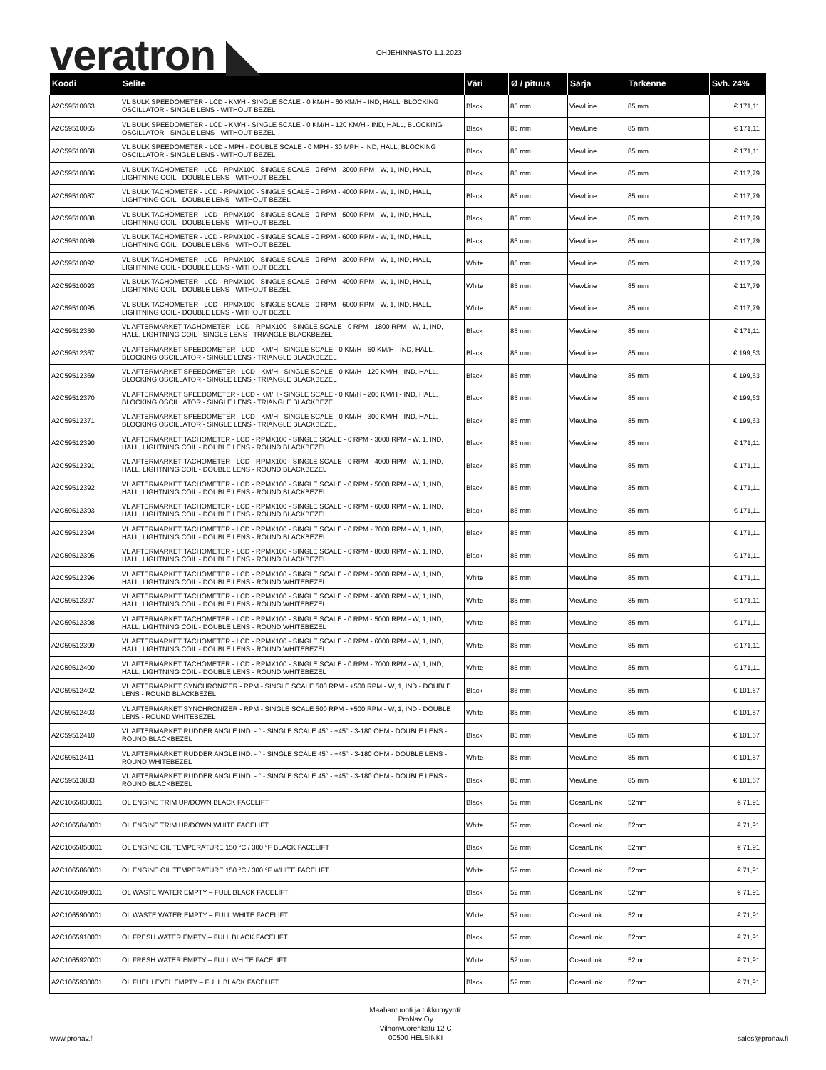veratron ◣ OHJEHINNASTO 1.1.2023
| Koodi | Selite | Väri | Ø / pituus | Sarja | Tarkenne | Svh. 24% |
| --- | --- | --- | --- | --- | --- | --- |
| A2C59510063 | VL BULK SPEEDOMETER - LCD - KM/H - SINGLE SCALE - 0 KM/H - 60 KM/H - IND, HALL, BLOCKING OSCILLATOR - SINGLE LENS - WITHOUT BEZEL | Black | 85 mm | ViewLine | 85 mm | € 171,11 |
| A2C59510065 | VL BULK SPEEDOMETER - LCD - KM/H - SINGLE SCALE - 0 KM/H - 120 KM/H - IND, HALL, BLOCKING OSCILLATOR - SINGLE LENS - WITHOUT BEZEL | Black | 85 mm | ViewLine | 85 mm | € 171,11 |
| A2C59510068 | VL BULK SPEEDOMETER - LCD - MPH - DOUBLE SCALE - 0 MPH - 30 MPH - IND, HALL, BLOCKING OSCILLATOR - SINGLE LENS - WITHOUT BEZEL | Black | 85 mm | ViewLine | 85 mm | € 171,11 |
| A2C59510086 | VL BULK TACHOMETER - LCD - RPMX100 - SINGLE SCALE - 0 RPM - 3000 RPM - W, 1, IND, HALL, LIGHTNING COIL - DOUBLE LENS - WITHOUT BEZEL | Black | 85 mm | ViewLine | 85 mm | € 117,79 |
| A2C59510087 | VL BULK TACHOMETER - LCD - RPMX100 - SINGLE SCALE - 0 RPM - 4000 RPM - W, 1, IND, HALL, LIGHTNING COIL - DOUBLE LENS - WITHOUT BEZEL | Black | 85 mm | ViewLine | 85 mm | € 117,79 |
| A2C59510088 | VL BULK TACHOMETER - LCD - RPMX100 - SINGLE SCALE - 0 RPM - 5000 RPM - W, 1, IND, HALL, LIGHTNING COIL - DOUBLE LENS - WITHOUT BEZEL | Black | 85 mm | ViewLine | 85 mm | € 117,79 |
| A2C59510089 | VL BULK TACHOMETER - LCD - RPMX100 - SINGLE SCALE - 0 RPM - 6000 RPM - W, 1, IND, HALL, LIGHTNING COIL - DOUBLE LENS - WITHOUT BEZEL | Black | 85 mm | ViewLine | 85 mm | € 117,79 |
| A2C59510092 | VL BULK TACHOMETER - LCD - RPMX100 - SINGLE SCALE - 0 RPM - 3000 RPM - W, 1, IND, HALL, LIGHTNING COIL - DOUBLE LENS - WITHOUT BEZEL | White | 85 mm | ViewLine | 85 mm | € 117,79 |
| A2C59510093 | VL BULK TACHOMETER - LCD - RPMX100 - SINGLE SCALE - 0 RPM - 4000 RPM - W, 1, IND, HALL, LIGHTNING COIL - DOUBLE LENS - WITHOUT BEZEL | White | 85 mm | ViewLine | 85 mm | € 117,79 |
| A2C59510095 | VL BULK TACHOMETER - LCD - RPMX100 - SINGLE SCALE - 0 RPM - 6000 RPM - W, 1, IND, HALL, LIGHTNING COIL - DOUBLE LENS - WITHOUT BEZEL | White | 85 mm | ViewLine | 85 mm | € 117,79 |
| A2C59512350 | VL AFTERMARKET TACHOMETER - LCD - RPMX100 - SINGLE SCALE - 0 RPM - 1800 RPM - W, 1, IND, HALL, LIGHTNING COIL - SINGLE LENS - TRIANGLE BLACKBEZEL | Black | 85 mm | ViewLine | 85 mm | € 171,11 |
| A2C59512367 | VL AFTERMARKET SPEEDOMETER - LCD - KM/H - SINGLE SCALE - 0 KM/H - 60 KM/H - IND, HALL, BLOCKING OSCILLATOR - SINGLE LENS - TRIANGLE BLACKBEZEL | Black | 85 mm | ViewLine | 85 mm | € 199,63 |
| A2C59512369 | VL AFTERMARKET SPEEDOMETER - LCD - KM/H - SINGLE SCALE - 0 KM/H - 120 KM/H - IND, HALL, BLOCKING OSCILLATOR - SINGLE LENS - TRIANGLE BLACKBEZEL | Black | 85 mm | ViewLine | 85 mm | € 199,63 |
| A2C59512370 | VL AFTERMARKET SPEEDOMETER - LCD - KM/H - SINGLE SCALE - 0 KM/H - 200 KM/H - IND, HALL, BLOCKING OSCILLATOR - SINGLE LENS - TRIANGLE BLACKBEZEL | Black | 85 mm | ViewLine | 85 mm | € 199,63 |
| A2C59512371 | VL AFTERMARKET SPEEDOMETER - LCD - KM/H - SINGLE SCALE - 0 KM/H - 300 KM/H - IND, HALL, BLOCKING OSCILLATOR - SINGLE LENS - TRIANGLE BLACKBEZEL | Black | 85 mm | ViewLine | 85 mm | € 199,63 |
| A2C59512390 | VL AFTERMARKET TACHOMETER - LCD - RPMX100 - SINGLE SCALE - 0 RPM - 3000 RPM - W, 1, IND, HALL, LIGHTNING COIL - DOUBLE LENS - ROUND BLACKBEZEL | Black | 85 mm | ViewLine | 85 mm | € 171,11 |
| A2C59512391 | VL AFTERMARKET TACHOMETER - LCD - RPMX100 - SINGLE SCALE - 0 RPM - 4000 RPM - W, 1, IND, HALL, LIGHTNING COIL - DOUBLE LENS - ROUND BLACKBEZEL | Black | 85 mm | ViewLine | 85 mm | € 171,11 |
| A2C59512392 | VL AFTERMARKET TACHOMETER - LCD - RPMX100 - SINGLE SCALE - 0 RPM - 5000 RPM - W, 1, IND, HALL, LIGHTNING COIL - DOUBLE LENS - ROUND BLACKBEZEL | Black | 85 mm | ViewLine | 85 mm | € 171,11 |
| A2C59512393 | VL AFTERMARKET TACHOMETER - LCD - RPMX100 - SINGLE SCALE - 0 RPM - 6000 RPM - W, 1, IND, HALL, LIGHTNING COIL - DOUBLE LENS - ROUND BLACKBEZEL | Black | 85 mm | ViewLine | 85 mm | € 171,11 |
| A2C59512394 | VL AFTERMARKET TACHOMETER - LCD - RPMX100 - SINGLE SCALE - 0 RPM - 7000 RPM - W, 1, IND, HALL, LIGHTNING COIL - DOUBLE LENS - ROUND BLACKBEZEL | Black | 85 mm | ViewLine | 85 mm | € 171,11 |
| A2C59512395 | VL AFTERMARKET TACHOMETER - LCD - RPMX100 - SINGLE SCALE - 0 RPM - 8000 RPM - W, 1, IND, HALL, LIGHTNING COIL - DOUBLE LENS - ROUND BLACKBEZEL | Black | 85 mm | ViewLine | 85 mm | € 171,11 |
| A2C59512396 | VL AFTERMARKET TACHOMETER - LCD - RPMX100 - SINGLE SCALE - 0 RPM - 3000 RPM - W, 1, IND, HALL, LIGHTNING COIL - DOUBLE LENS - ROUND WHITEBEZEL | White | 85 mm | ViewLine | 85 mm | € 171,11 |
| A2C59512397 | VL AFTERMARKET TACHOMETER - LCD - RPMX100 - SINGLE SCALE - 0 RPM - 4000 RPM - W, 1, IND, HALL, LIGHTNING COIL - DOUBLE LENS - ROUND WHITEBEZEL | White | 85 mm | ViewLine | 85 mm | € 171,11 |
| A2C59512398 | VL AFTERMARKET TACHOMETER - LCD - RPMX100 - SINGLE SCALE - 0 RPM - 5000 RPM - W, 1, IND, HALL, LIGHTNING COIL - DOUBLE LENS - ROUND WHITEBEZEL | White | 85 mm | ViewLine | 85 mm | € 171,11 |
| A2C59512399 | VL AFTERMARKET TACHOMETER - LCD - RPMX100 - SINGLE SCALE - 0 RPM - 6000 RPM - W, 1, IND, HALL, LIGHTNING COIL - DOUBLE LENS - ROUND WHITEBEZEL | White | 85 mm | ViewLine | 85 mm | € 171,11 |
| A2C59512400 | VL AFTERMARKET TACHOMETER - LCD - RPMX100 - SINGLE SCALE - 0 RPM - 7000 RPM - W, 1, IND, HALL, LIGHTNING COIL - DOUBLE LENS - ROUND WHITEBEZEL | White | 85 mm | ViewLine | 85 mm | € 171,11 |
| A2C59512402 | VL AFTERMARKET SYNCHRONIZER - RPM - SINGLE SCALE 500 RPM - +500 RPM - W, 1, IND - DOUBLE LENS - ROUND BLACKBEZEL | Black | 85 mm | ViewLine | 85 mm | € 101,67 |
| A2C59512403 | VL AFTERMARKET SYNCHRONIZER - RPM - SINGLE SCALE 500 RPM - +500 RPM - W, 1, IND - DOUBLE LENS - ROUND WHITEBEZEL | White | 85 mm | ViewLine | 85 mm | € 101,67 |
| A2C59512410 | VL AFTERMARKET RUDDER ANGLE IND. - ° - SINGLE SCALE 45° - +45° - 3-180 OHM - DOUBLE LENS - ROUND BLACKBEZEL | Black | 85 mm | ViewLine | 85 mm | € 101,67 |
| A2C59512411 | VL AFTERMARKET RUDDER ANGLE IND. - ° - SINGLE SCALE 45° - +45° - 3-180 OHM - DOUBLE LENS - ROUND WHITEBEZEL | White | 85 mm | ViewLine | 85 mm | € 101,67 |
| A2C59513833 | VL AFTERMARKET RUDDER ANGLE IND. - ° - SINGLE SCALE 45° - +45° - 3-180 OHM - DOUBLE LENS - ROUND BLACKBEZEL | Black | 85 mm | ViewLine | 85 mm | € 101,67 |
| A2C1065830001 | OL ENGINE TRIM UP/DOWN BLACK FACELIFT | Black | 52 mm | OceanLink | 52mm | € 71,91 |
| A2C1065840001 | OL ENGINE TRIM UP/DOWN WHITE FACELIFT | White | 52 mm | OceanLink | 52mm | € 71,91 |
| A2C1065850001 | OL ENGINE OIL TEMPERATURE 150 °C / 300 °F BLACK FACELIFT | Black | 52 mm | OceanLink | 52mm | € 71,91 |
| A2C1065860001 | OL ENGINE OIL TEMPERATURE 150 °C / 300 °F WHITE FACELIFT | White | 52 mm | OceanLink | 52mm | € 71,91 |
| A2C1065890001 | OL WASTE WATER EMPTY – FULL BLACK FACELIFT | Black | 52 mm | OceanLink | 52mm | € 71,91 |
| A2C1065900001 | OL WASTE WATER EMPTY – FULL WHITE FACELIFT | White | 52 mm | OceanLink | 52mm | € 71,91 |
| A2C1065910001 | OL FRESH WATER EMPTY – FULL BLACK FACELIFT | Black | 52 mm | OceanLink | 52mm | € 71,91 |
| A2C1065920001 | OL FRESH WATER EMPTY – FULL WHITE FACELIFT | White | 52 mm | OceanLink | 52mm | € 71,91 |
| A2C1065930001 | OL FUEL LEVEL EMPTY – FULL BLACK FACELIFT | Black | 52 mm | OceanLink | 52mm | € 71,91 |
www.pronav.fi
Maahantuonti ja tukkumyynti:
ProNav Oy
Vilhonvuorenkatu 12 C
00500 HELSINKI
sales@pronav.fi